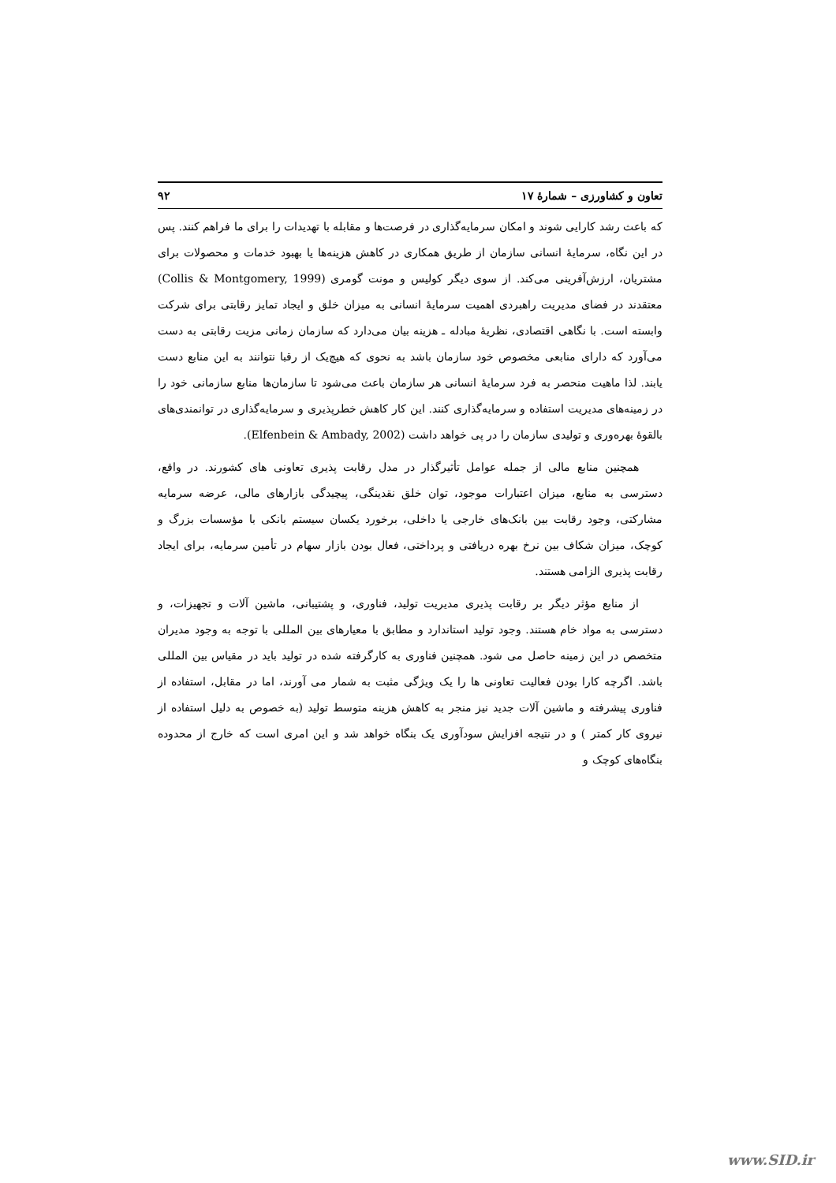تعاون و کشاورزی – شمارهٔ ۱۷ ۹۲
که باعث رشد کارایی شوند و امکان سرمایه‌گذاری در فرصت‌ها و مقابله با تهدیدات را برای ما فراهم کنند. پس در این نگاه، سرمایهٔ انسانی سازمان از طریق همکاری در کاهش هزینه‌ها یا بهبود خدمات و محصولات برای مشتریان، ارزش‌آفرینی می‌کند. از سوی دیگر کولیس و مونت گومری (Collis & Montgomery, 1999) معتقدند در فضای مدیریت راهبردی اهمیت سرمایهٔ انسانی به میزان خلق و ایجاد تمایز رقابتی برای شرکت وابسته است. با نگاهی اقتصادی، نظریهٔ مبادله ـ هزینه بیان می‌دارد که سازمان زمانی مزیت رقابتی به دست می‌آورد که دارای منابعی مخصوص خود سازمان باشد به نحوی که هیچ‌یک از رقبا نتوانند به این منابع دست یابند. لذا ماهیت منحصر به فرد سرمایهٔ انسانی هر سازمان باعث می‌شود تا سازمان‌ها منابع سازمانی خود را در زمینه‌های مدیریت استفاده و سرمایه‌گذاری کنند. این کار کاهش خطرپذیری و سرمایه‌گذاری در توانمندی‌های بالقوهٔ بهره‌وری و تولیدی سازمان را در پی خواهد داشت (Elfenbein & Ambady, 2002).
همچنین منابع مالی از جمله عوامل تأثیرگذار در مدل رقابت پذیری تعاونی های کشورند. در واقع، دسترسی به منابع، میزان اعتبارات موجود، توان خلق نقدینگی، پیچیدگی بازارهای مالی، عرضه سرمایه مشارکتی، وجود رقابت بین بانک‌های خارجی یا داخلی، برخورد یکسان سیستم بانکی با مؤسسات بزرگ و کوچک، میزان شکاف بین نرخ بهره دریافتی و پرداختی، فعال بودن بازار سهام در تأمین سرمایه، برای ایجاد رقابت پذیری الزامی هستند.
از منابع مؤثر دیگر بر رقابت پذیری مدیریت تولید، فناوری، و پشتیبانی، ماشین آلات و تجهیزات، و دسترسی به مواد خام هستند. وجود تولید استاندارد و مطابق با معیارهای بین المللی با توجه به وجود مدیران متخصص در این زمینه حاصل می شود. همچنین فناوری به کارگرفته شده در تولید باید در مقیاس بین المللی باشد. اگرچه کارا بودن فعالیت تعاونی ها را یک ویژگی مثبت به شمار می آورند، اما در مقابل، استفاده از فناوری پیشرفته و ماشین آلات جدید نیز منجر به کاهش هزینه متوسط تولید (به خصوص به دلیل استفاده از نیروی کار کمتر ) و در نتیجه افزایش سودآوری یک بنگاه خواهد شد و این امری است که خارج از محدوده بنگاه‌های کوچک و
www.SID.ir